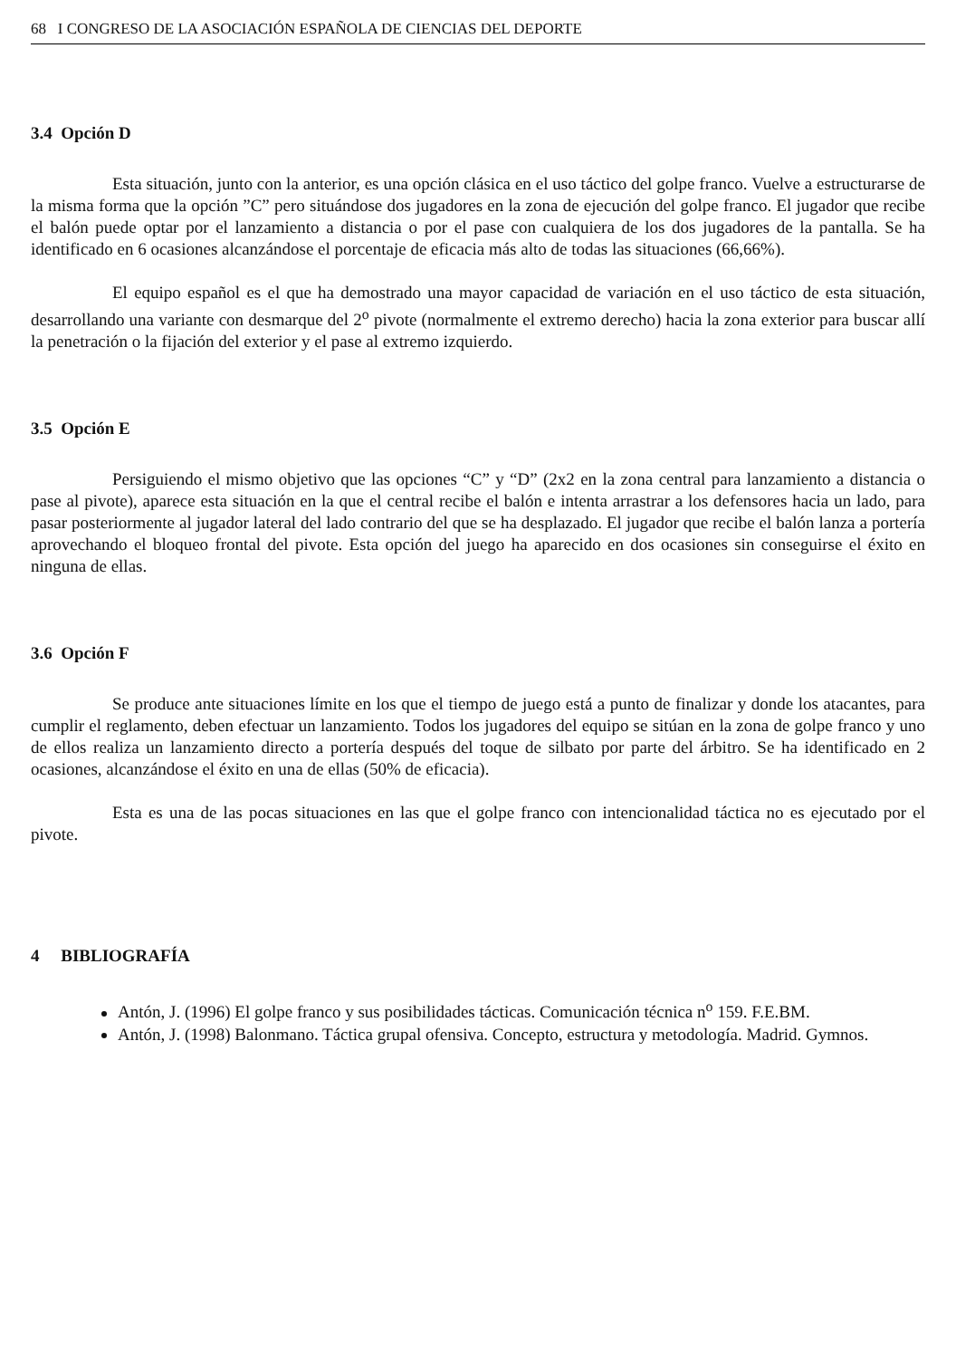68 I CONGRESO DE LA ASOCIACIÓN ESPAÑOLA DE CIENCIAS DEL DEPORTE
3.4 Opción D
Esta situación, junto con la anterior, es una opción clásica en el uso táctico del golpe franco. Vuelve a estructurarse de la misma forma que la opción ”C” pero situándose dos jugadores en la zona de ejecución del golpe franco. El jugador que recibe el balón puede optar por el lanzamiento a distancia o por el pase con cualquiera de los dos jugadores de la pantalla. Se ha identificado en 6 ocasiones alcanzándose el porcentaje de eficacia más alto de todas las situaciones (66,66%).
El equipo español es el que ha demostrado una mayor capacidad de variación en el uso táctico de esta situación, desarrollando una variante con desmarque del 2<sup>o</sup> pivote (normalmente el extremo derecho) hacia la zona exterior para buscar allí la penetración o la fijación del exterior y el pase al extremo izquierdo.
3.5 Opción E
Persiguiendo el mismo objetivo que las opciones “C” y “D” (2x2 en la zona central para lanzamiento a distancia o pase al pivote), aparece esta situación en la que el central recibe el balón e intenta arrastrar a los defensores hacia un lado, para pasar posteriormente al jugador lateral del lado contrario del que se ha desplazado. El jugador que recibe el balón lanza a portería aprovechando el bloqueo frontal del pivote. Esta opción del juego ha aparecido en dos ocasiones sin conseguirse el éxito en ninguna de ellas.
3.6 Opción F
Se produce ante situaciones límite en los que el tiempo de juego está a punto de finalizar y donde los atacantes, para cumplir el reglamento, deben efectuar un lanzamiento. Todos los jugadores del equipo se sitúan en la zona de golpe franco y uno de ellos realiza un lanzamiento directo a portería después del toque de silbato por parte del árbitro. Se ha identificado en 2 ocasiones, alcanzándose el éxito en una de ellas (50% de eficacia).
Esta es una de las pocas situaciones en las que el golpe franco con intencionalidad táctica no es ejecutado por el pivote.
4 BIBLIOGRAFÍA
Antón, J. (1996) El golpe franco y sus posibilidades tácticas. Comunicación técnica n<sup>o</sup> 159. F.E.BM.
Antón, J. (1998) Balonmano. Táctica grupal ofensiva. Concepto, estructura y metodología. Madrid. Gymnos.